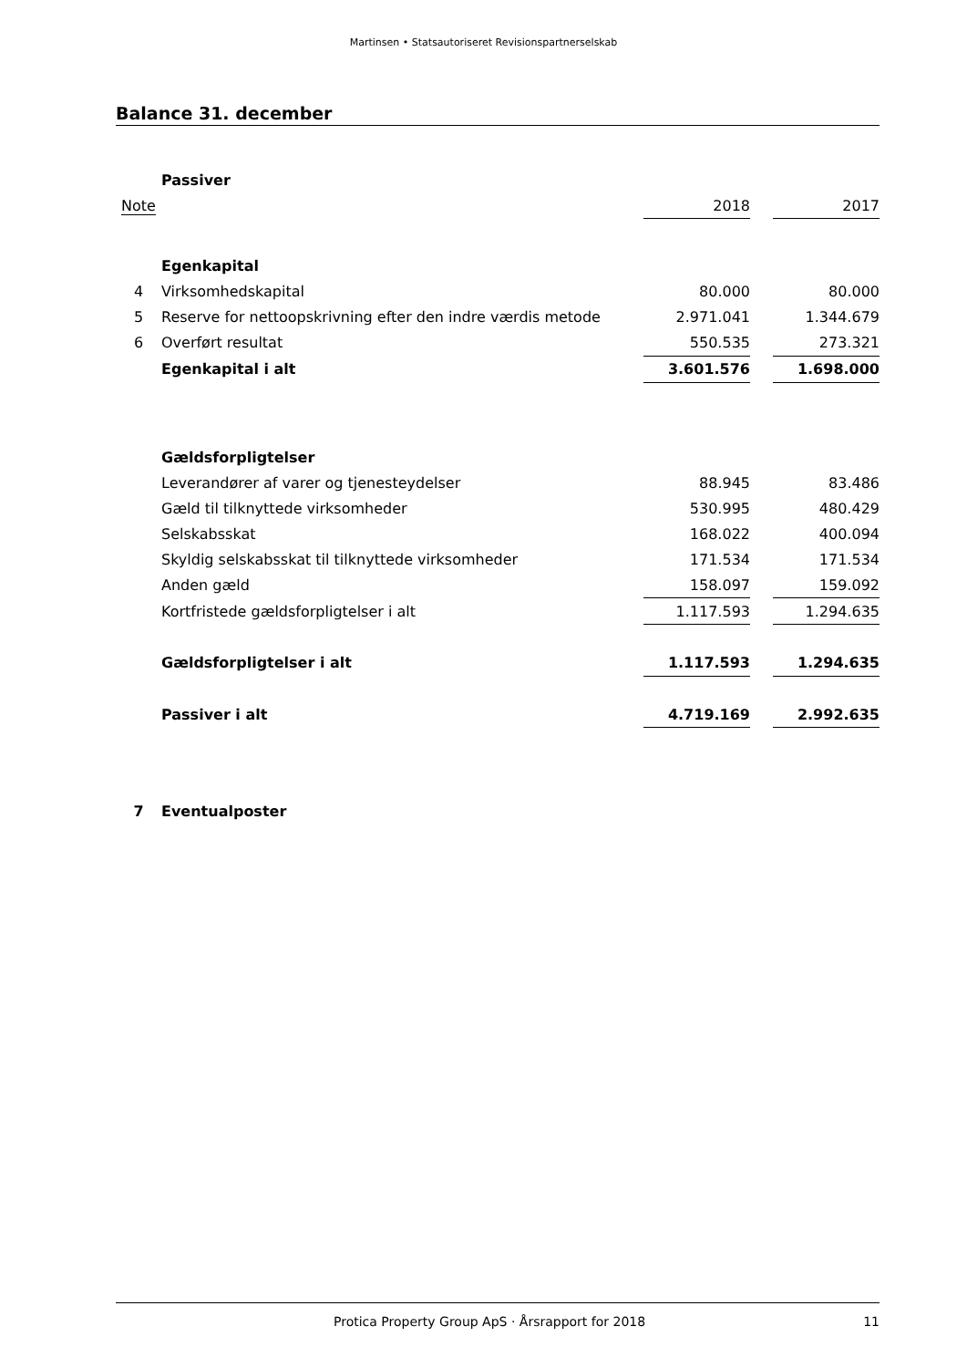Martinsen • Statsautoriseret Revisionspartnerselskab
Balance 31. december
| | Passiver | | | |
| Note | | 2018 | | 2017 |
| | Egenkapital | | | |
| 4 | Virksomhedskapital | 80.000 | | 80.000 |
| 5 | Reserve for nettoopskrivning efter den indre værdis metode | 2.971.041 | | 1.344.679 |
| 6 | Overført resultat | 550.535 | | 273.321 |
| | Egenkapital i alt | 3.601.576 | | 1.698.000 |
| | Gældsforpligtelser | | | |
| | Leverandører af varer og tjenesteydelser | 88.945 | | 83.486 |
| | Gæld til tilknyttede virksomheder | 530.995 | | 480.429 |
| | Selskabsskat | 168.022 | | 400.094 |
| | Skyldig selskabsskat til tilknyttede virksomheder | 171.534 | | 171.534 |
| | Anden gæld | 158.097 | | 159.092 |
| | Kortfristede gældsforpligtelser i alt | 1.117.593 | | 1.294.635 |
| | Gældsforpligtelser i alt | 1.117.593 | | 1.294.635 |
| | Passiver i alt | 4.719.169 | | 2.992.635 |
| 7 | Eventualposter | | | |
Protica Property Group ApS · Årsrapport for 2018 11